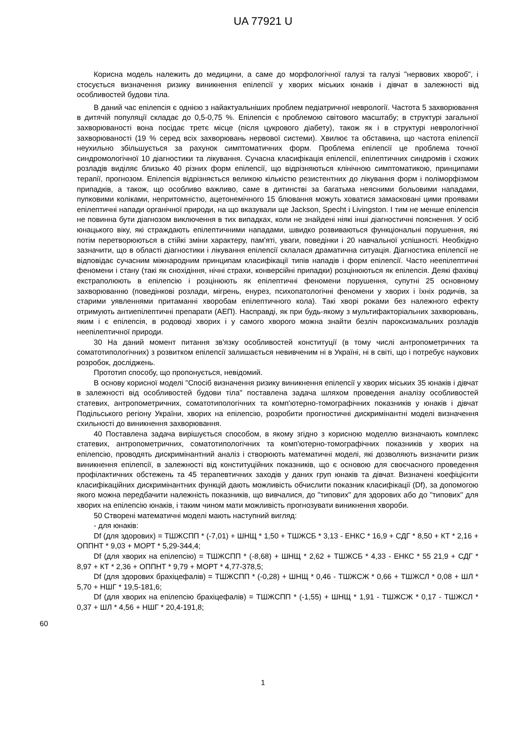UA 77921 U
Корисна модель належить до медицини, а саме до морфологічної галузі та галузі "нервових хвороб", і стосується визначення ризику виникнення епілепсії у хворих міських юнаків і дівчат в залежності від особливостей будови тіла.
В даний час епілепсія є однією з найактуальніших проблем педіатричної неврології. Частота 5 захворювання в дитячій популяції складає до 0,5-0,75 %. Епілепсія є проблемою світового масштабу; в структурі загальної захворюваності вона посідає третє місце (після цукрового діабету), також як і в структурі неврологічної захворюваності (19 % серед всіх захворювань нервової системи). Хвилює та обставина, що частота епілепсії неухильно збільшується за рахунок симптоматичних форм. Проблема епілепсії це проблема точної синдромологічної 10 діагностики та лікування. Сучасна класифікація епілепсії, епілептичних синдромів і схожих розладів виділяє близько 40 різних форм епілепсії, що відрізняються клінічною симптоматикою, принципами терапії, прогнозом. Епілепсія відрізняється великою кількістю резистентних до лікування форм і поліморфізмом припадків, а також, що особливо важливо, саме в дитинстві за багатьма неясними больовими нападами, пупковими коліками, непритомністю, ацетонемічного 15 блювання можуть ховатися замасковані цими проявами епілептичні напади органічної природи, на що вказували ще Jackson, Specht і Livingston. І тим не менше епілепсія не повинна бути діагнозом виключення в тих випадках, коли не знайдені ніякі інші діагностичні пояснення. У осіб юнацького віку, які страждають епілептичними нападами, швидко розвиваються функціональні порушення, які потім перетворюються в стійкі зміни характеру, пам'яті, уваги, поведінки і 20 навчальної успішності. Необхідно зазначити, що в області діагностики і лікування епілепсії склалася драматична ситуація. Діагностика епілепсії не відповідає сучасним міжнародним принципам класифікації типів нападів і форм епілепсії. Часто неепілептичні феномени і стану (такі як снохідіння, нічні страхи, конверсійні припадки) розцінюються як епілепсія. Деякі фахівці екстраполюють в епілепсію і розцінюють як епілептичні феномени порушення, супутні 25 основному захворюванню (поведінкові розлади, мігрень, енурез, психопатологічні феномени у хворих і їхніх родичів, за старими уявленнями притаманні хворобам епілептичного кола). Такі хворі роками без належного ефекту отримують антиепілептичні препарати (АЕП). Насправді, як при будь-якому з мультифакторіальних захворювань, яким і є епілепсія, в родоводі хворих і у самого хворого можна знайти безліч пароксизмальних розладів неепілептичної природи.
30 На даний момент питання зв'язку особливостей конституції (в тому числі антропометричних та соматотипологічних) з розвитком епілепсії залишається невивченим ні в Україні, ні в світі, що і потребує наукових розробок, досліджень.
Прототип способу, що пропонується, невідомий.
В основу корисної моделі "Спосіб визначення ризику виникнення епілепсії у хворих міських 35 юнаків і дівчат в залежності від особливостей будови тіла" поставлена задача шляхом проведення аналізу особливостей статевих, антропометричних, соматотипологічних та комп'ютерно-томографічних показників у юнаків і дівчат Подільського регіону України, хворих на епілепсію, розробити прогностичні дискримінантні моделі визначення схильності до виникнення захворювання.
40 Поставлена задача вирішується способом, в якому згідно з корисною моделлю визначають комплекс статевих, антропометричних, соматотипологічних та комп'ютерно-томографічних показників у хворих на епілепсію, проводять дискримінантний аналіз і створюють математичні моделі, які дозволяють визначити ризик виникнення епілепсії, в залежності від конституційних показників, що є основою для своєчасного проведення профілактичних обстежень та 45 терапевтичних заходів у даних груп юнаків та дівчат. Визначені коефіцієнти класифікаційних дискримінантних функцій дають можливість обчислити показник класифікації (Df), за допомогою якого можна передбачити належність показників, що вивчалися, до "типових" для здорових або до "типових" для хворих на епілепсію юнаків, і таким чином мати можливість прогнозувати виникнення хвороби.
50 Створені математичні моделі мають наступний вигляд:
- для юнаків:
Df (для здорових) = ТШЖСПП * (-7,01) + ШНЩ * 1,50 + ТШЖСБ * 3,13 - ЕНКС * 16,9 + СДГ * 8,50 + КТ * 2,16 + ОППНТ * 9,03 + МОРТ * 5,29-344,4;
Df (для хворих на епілепсію) = ТШЖСПП * (-8,68) + ШНЩ * 2,62 + ТШЖСБ * 4,33 - ЕНКС * 55 21,9 + СДГ * 8,97 + КТ * 2,36 + ОППНТ * 9,79 + МОРТ * 4,77-378,5;
Df (для здорових брахіцефалів) = ТШЖСПП * (-0,28) + ШНЩ * 0,46 - ТШЖСЖ * 0,66 + ТШЖСЛ * 0,08 + ШЛ * 5,70 + НШГ * 19,5-181,6;
Df (для хворих на епілепсію брахіцефалів) = ТШЖСПП * (-1,55) + ШНЩ * 1,91 - ТШЖСЖ * 0,17 - ТШЖСЛ * 0,37 + ШЛ * 4,56 + НШГ * 20,4-191,8;
60
1